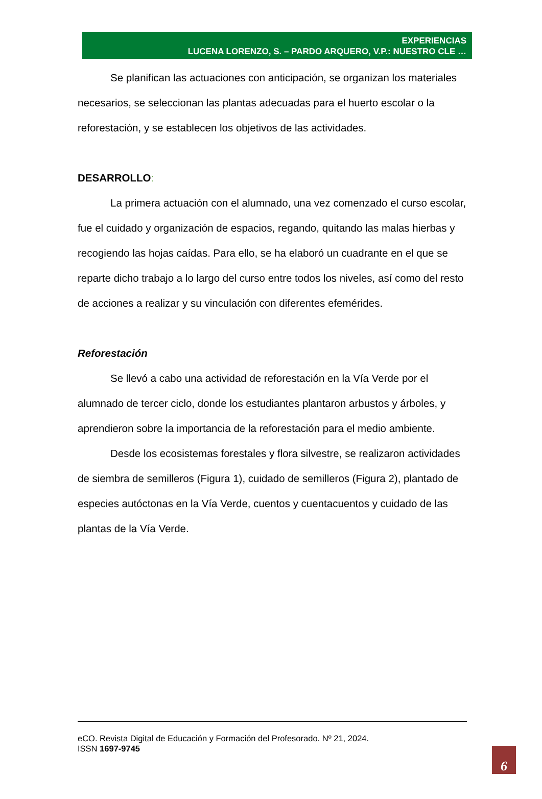EXPERIENCIAS
LUCENA LORENZO, S. – PARDO ARQUERO, V.P.: NUESTRO CLE …
Se planifican las actuaciones con anticipación, se organizan los materiales necesarios, se seleccionan las plantas adecuadas para el huerto escolar o la reforestación, y se establecen los objetivos de las actividades.
DESARROLLO:
La primera actuación con el alumnado, una vez comenzado el curso escolar, fue el cuidado y organización de espacios, regando, quitando las malas hierbas y recogiendo las hojas caídas. Para ello, se ha elaboró un cuadrante en el que se reparte dicho trabajo a lo largo del curso entre todos los niveles, así como del resto de acciones a realizar y su vinculación con diferentes efemérides.
Reforestación
Se llevó a cabo una actividad de reforestación en la Vía Verde por el alumnado de tercer ciclo, donde los estudiantes plantaron arbustos y árboles, y aprendieron sobre la importancia de la reforestación para el medio ambiente.
Desde los ecosistemas forestales y flora silvestre, se realizaron actividades de siembra de semilleros (Figura 1), cuidado de semilleros (Figura 2), plantado de especies autóctonas en la Vía Verde, cuentos y cuentacuentos y cuidado de las plantas de la Vía Verde.
eCO. Revista Digital de Educación y Formación del Profesorado. Nº 21, 2024.
ISSN 1697-9745
6